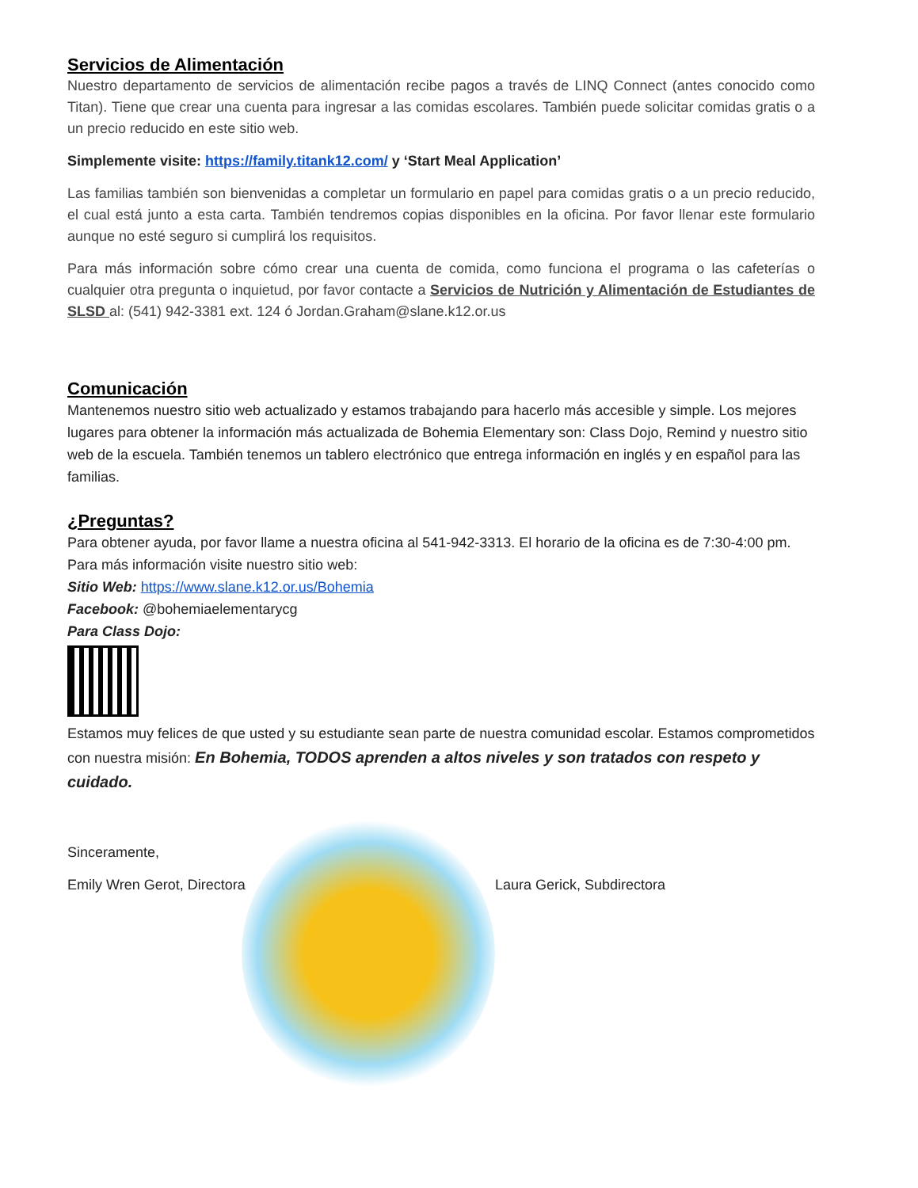Servicios de Alimentación
Nuestro departamento de servicios de alimentación recibe pagos a través de LINQ Connect (antes conocido como Titan). Tiene que crear una cuenta para ingresar a las comidas escolares. También puede solicitar comidas gratis o a un precio reducido en este sitio web.
Simplemente visite: https://family.titank12.com/ y ‘Start Meal Application’
Las familias también son bienvenidas a completar un formulario en papel para comidas gratis o a un precio reducido, el cual está junto a esta carta. También tendremos copias disponibles en la oficina. Por favor llenar este formulario aunque no esté seguro si cumplirá los requisitos.
Para más información sobre cómo crear una cuenta de comida, como funciona el programa o las cafeterías o cualquier otra pregunta o inquietud, por favor contacte a Servicios de Nutrición y Alimentación de Estudiantes de SLSD al: (541) 942-3381 ext. 124 ó Jordan.Graham@slane.k12.or.us
Comunicación
Mantenemos nuestro sitio web actualizado y estamos trabajando para hacerlo más accesible y simple. Los mejores lugares para obtener la información más actualizada de Bohemia Elementary son: Class Dojo, Remind y nuestro sitio web de la escuela. También tenemos un tablero electrónico que entrega información en inglés y en español para las familias.
¿Preguntas?
Para obtener ayuda, por favor llame a nuestra oficina al 541-942-3313. El horario de la oficina es de 7:30-4:00 pm. Para más información visite nuestro sitio web:
Sitio Web: https://www.slane.k12.or.us/Bohemia
Facebook: @bohemiaelementarycg
Para Class Dojo:
Estamos muy felices de que usted y su estudiante sean parte de nuestra comunidad escolar. Estamos comprometidos con nuestra misión: En Bohemia, TODOS aprenden a altos niveles y son tratados con respeto y cuidado.
Sinceramente,
Emily Wren Gerot, Directora Laura Gerick, Subdirectora